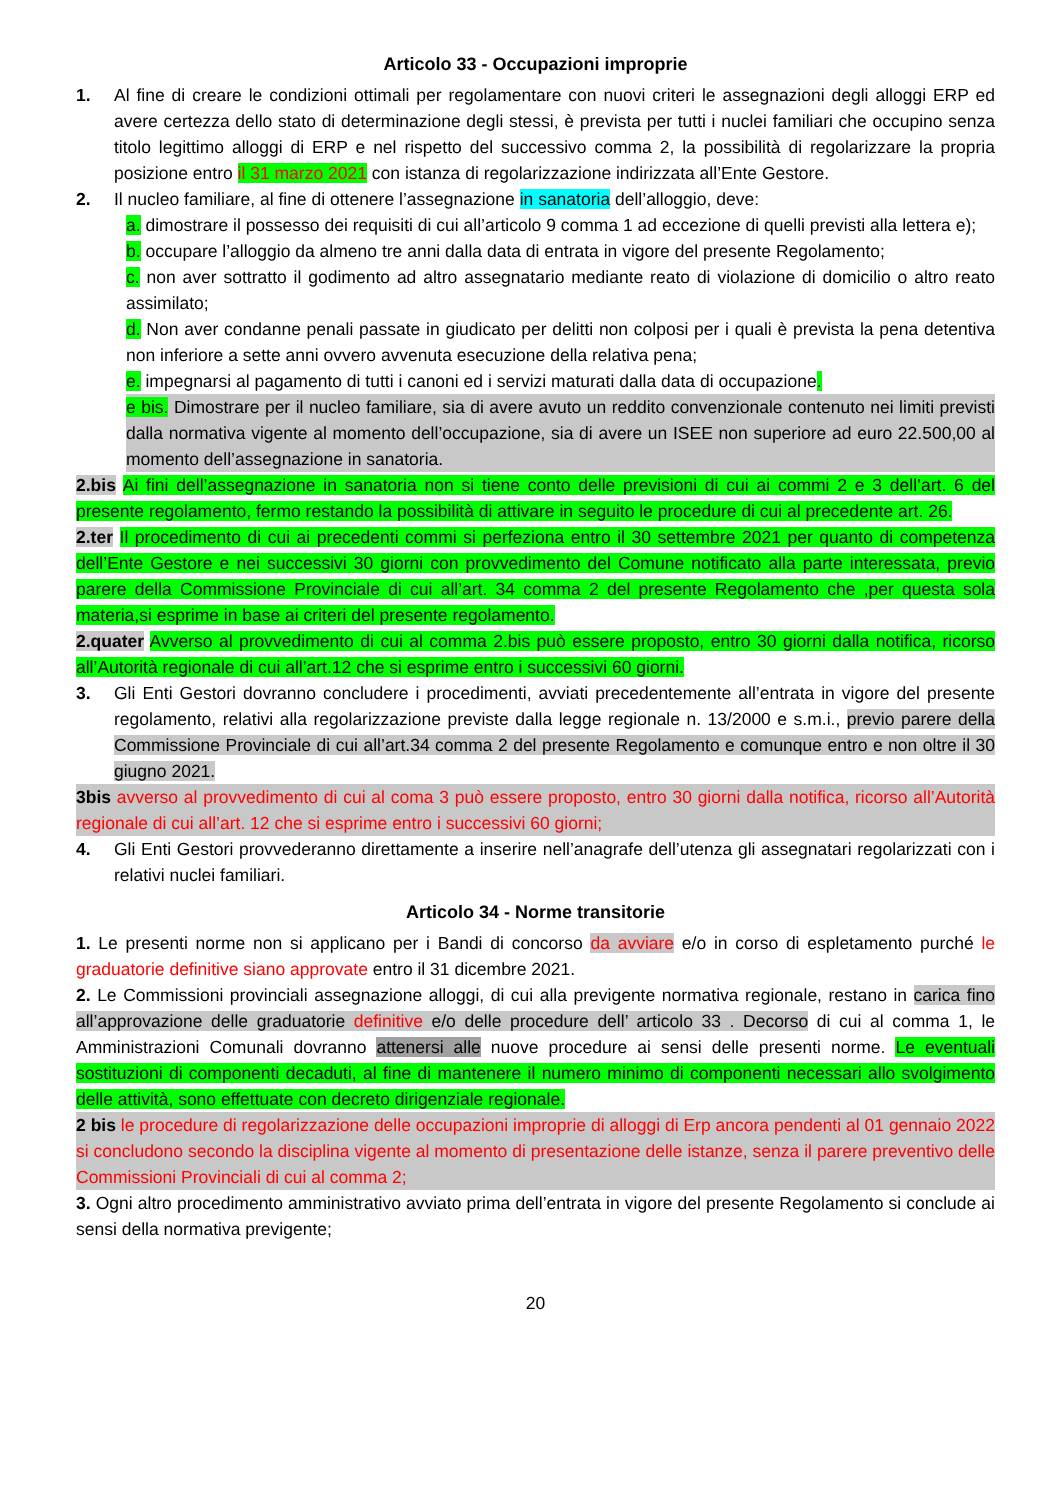Articolo 33 - Occupazioni improprie
1. Al fine di creare le condizioni ottimali per regolamentare con nuovi criteri le assegnazioni degli alloggi ERP ed avere certezza dello stato di determinazione degli stessi, è prevista per tutti i nuclei familiari che occupino senza titolo legittimo alloggi di ERP e nel rispetto del successivo comma 2, la possibilità di regolarizzare la propria posizione entro il 31 marzo 2021 con istanza di regolarizzazione indirizzata all’Ente Gestore.
2. Il nucleo familiare, al fine di ottenere l’assegnazione in sanatoria dell’alloggio, deve:
a. dimostrare il possesso dei requisiti di cui all’articolo 9 comma 1 ad eccezione di quelli previsti alla lettera e);
b. occupare l’alloggio da almeno tre anni dalla data di entrata in vigore del presente Regolamento;
c. non aver sottratto il godimento ad altro assegnatario mediante reato di violazione di domicilio o altro reato assimilato;
d. Non aver condanne penali passate in giudicato per delitti non colposi per i quali è prevista la pena detentiva non inferiore a sette anni ovvero avvenuta esecuzione della relativa pena;
e. impegnarsi al pagamento di tutti i canoni ed i servizi maturati dalla data di occupazione.
e bis. Dimostrare per il nucleo familiare, sia di avere avuto un reddito convenzionale contenuto nei limiti previsti dalla normativa vigente al momento dell’occupazione, sia di avere un ISEE non superiore ad euro 22.500,00 al momento dell’assegnazione in sanatoria.
2.bis Ai fini dell’assegnazione in sanatoria non si tiene conto delle previsioni di cui ai commi 2 e 3 dell’art. 6 del presente regolamento, fermo restando la possibilità di attivare in seguito le procedure di cui al precedente art. 26.
2.ter Il procedimento di cui ai precedenti commi si perfeziona entro il 30 settembre 2021 per quanto di competenza dell’Ente Gestore e nei successivi 30 giorni con provvedimento del Comune notificato alla parte interessata, previo parere della Commissione Provinciale di cui all’art. 34 comma 2 del presente Regolamento che ,per questa sola materia,si esprime in base ai criteri del presente regolamento.
2.quater Avverso al provvedimento di cui al comma 2.bis può essere proposto, entro 30 giorni dalla notifica, ricorso all’Autorità regionale di cui all’art.12 che si esprime entro i successivi 60 giorni.
3. Gli Enti Gestori dovranno concludere i procedimenti, avviati precedentemente all’entrata in vigore del presente regolamento, relativi alla regolarizzazione previste dalla legge regionale n. 13/2000 e s.m.i., previo parere della Commissione Provinciale di cui all’art.34 comma 2 del presente Regolamento e comunque entro e non oltre il 30 giugno 2021.
3bis avverso al provvedimento di cui al coma 3 può essere proposto, entro 30 giorni dalla notifica, ricorso all’Autorità regionale di cui all’art. 12 che si esprime entro i successivi 60 giorni;
4. Gli Enti Gestori provvederanno direttamente a inserire nell’anagrafe dell’utenza gli assegnatari regolarizzati con i relativi nuclei familiari.
Articolo 34 - Norme transitorie
1. Le presenti norme non si applicano per i Bandi di concorso da avviare e/o in corso di espletamento purché le graduatorie definitive siano approvate entro il 31 dicembre 2021.
2. Le Commissioni provinciali assegnazione alloggi, di cui alla previgente normativa regionale, restano in carica fino all’approvazione delle graduatorie definitive e/o delle procedure dell’ articolo 33 . Decorso di cui al comma 1, le Amministrazioni Comunali dovranno attenersi alle nuove procedure ai sensi delle presenti norme. Le eventuali sostituzioni di componenti decaduti, al fine di mantenere il numero minimo di componenti necessari allo svolgimento delle attività, sono effettuate con decreto dirigenziale regionale.
2 bis le procedure di regolarizzazione delle occupazioni improprie di alloggi di Erp ancora pendenti al 01 gennaio 2022 si concludono secondo la disciplina vigente al momento di presentazione delle istanze, senza il parere preventivo delle Commissioni Provinciali di cui al comma 2;
3. Ogni altro procedimento amministrativo avviato prima dell’entrata in vigore del presente Regolamento si conclude ai sensi della normativa previgente;
20